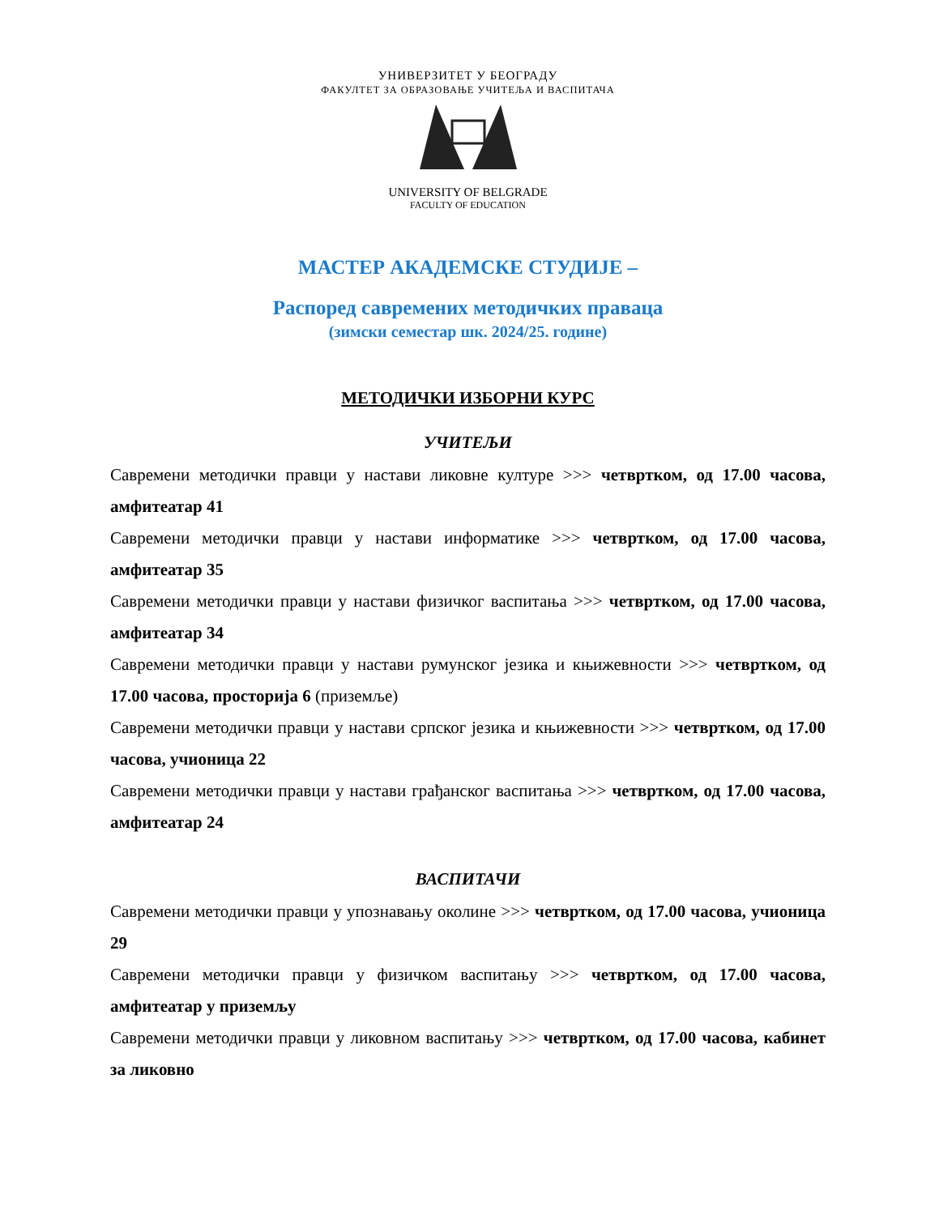УНИВЕРЗИТЕТ У БЕОГРАДУ
ФАКУЛТЕТ ЗА ОБРАЗОВАЊЕ УЧИТЕЉА И ВАСПИТАЧА
UNIVERSITY OF BELGRADE
FACULTY OF EDUCATION
МАСТЕР АКАДЕМСКЕ СТУДИЈЕ –
Распоред савремених методичких праваца
(зимски семестар шк. 2024/25. године)
МЕТОДИЧКИ ИЗБОРНИ КУРС
УЧИТЕЉИ
Савремени методички правци у настави ликовне културе >>> четвртком, од 17.00 часова, амфитеатар 41
Савремени методички правци у настави информатике >>> четвртком, од 17.00 часова, амфитеатар 35
Савремени методички правци у настави физичког васпитања >>> четвртком, од 17.00 часова, амфитеатар 34
Савремени методички правци у настави румунског језика и књижевности >>> четвртком, од 17.00 часова, просторија 6 (приземље)
Савремени методички правци у настави српског језика и књижевности >>> четвртком, од 17.00 часова, учионица 22
Савремени методички правци у настави грађанског васпитања >>> четвртком, од 17.00 часова, амфитеатар 24
ВАСПИТАЧИ
Савремени методички правци у упознавању околине >>> четвртком, од 17.00 часова, учионица 29
Савремени методички правци у физичком васпитању >>> четвртком, од 17.00 часова, амфитеатар у приземљу
Савремени методички правци у ликовном васпитању >>> четвртком, од 17.00 часова, кабинет за ликовно